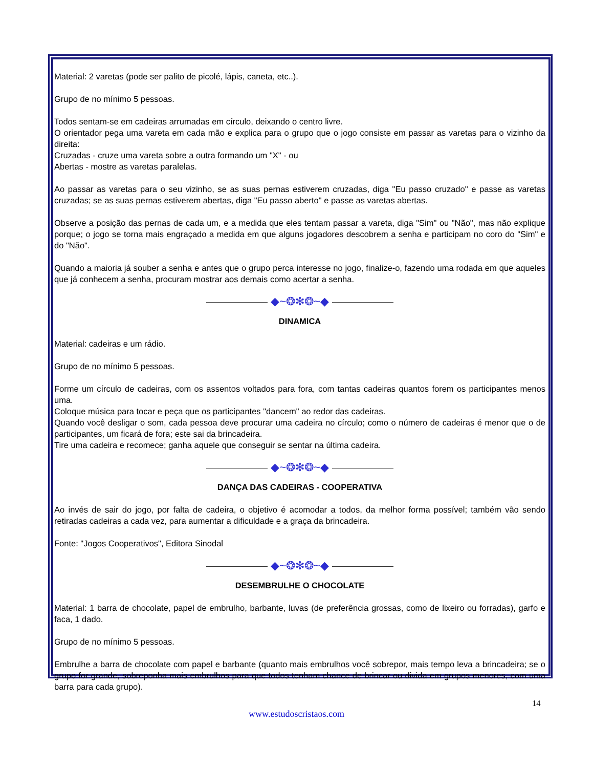Material: 2 varetas (pode ser palito de picolé, lápis, caneta, etc..).
Grupo de no mínimo 5 pessoas.
Todos sentam-se em cadeiras arrumadas em círculo, deixando o centro livre.
O orientador pega uma vareta em cada mão e explica para o grupo que o jogo consiste em passar as varetas para o vizinho da direita:
Cruzadas - cruze uma vareta sobre a outra formando um "X" - ou
Abertas - mostre as varetas paralelas.
Ao passar as varetas para o seu vizinho, se as suas pernas estiverem cruzadas, diga "Eu passo cruzado" e passe as varetas cruzadas; se as suas pernas estiverem abertas, diga "Eu passo aberto" e passe as varetas abertas.
Observe a posição das pernas de cada um, e a medida que eles tentam passar a vareta, diga "Sim" ou "Não", mas não explique porque; o jogo se torna mais engraçado a medida em que alguns jogadores descobrem a senha e participam no coro do "Sim" e do "Não".
Quando a maioria já souber a senha e antes que o grupo perca interesse no jogo, finalize-o, fazendo uma rodada em que aqueles que já conhecem a senha, procuram mostrar aos demais como acertar a senha.
◆~❂✻❂~◆
DINAMICA
Material: cadeiras e um rádio.
Grupo de no mínimo 5 pessoas.
Forme um círculo de cadeiras, com os assentos voltados para fora, com tantas cadeiras quantos forem os participantes menos uma.
Coloque música para tocar e peça que os participantes "dancem" ao redor das cadeiras.
Quando você desligar o som, cada pessoa deve procurar uma cadeira no círculo; como o número de cadeiras é menor que o de participantes, um ficará de fora; este sai da brincadeira.
Tire uma cadeira e recomece; ganha aquele que conseguir se sentar na última cadeira.
◆~❂✻❂~◆
DANÇA DAS CADEIRAS - COOPERATIVA
Ao invés de sair do jogo, por falta de cadeira, o objetivo é acomodar a todos, da melhor forma possível; também vão sendo retiradas cadeiras a cada vez, para aumentar a dificuldade e a graça da brincadeira.
Fonte: "Jogos Cooperativos", Editora Sinodal
◆~❂✻❂~◆
DESEMBRULHE O CHOCOLATE
Material: 1 barra de chocolate, papel de embrulho, barbante, luvas (de preferência grossas, como de lixeiro ou forradas), garfo e faca, 1 dado.
Grupo de no mínimo 5 pessoas.
Embrulhe a barra de chocolate com papel e barbante (quanto mais embrulhos você sobrepor, mais tempo leva a brincadeira; se o grupo for grande, sobreponha mais embrulhos para que todos tenham chance de brincar ou divida em grupos menores, com uma barra para cada grupo).
14
www.estudoscristaos.com